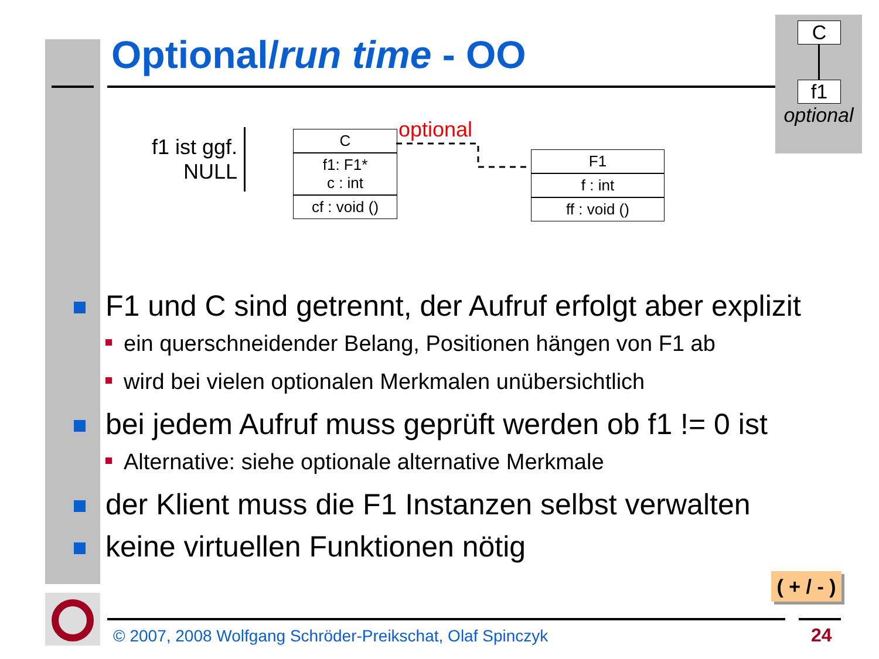Optional/run time - OO
C
f1
optional
f1 ist ggf.
NULL
optional
C
f1: F1*
c : int
cf : void ()
F1
f : int
ff : void ()
F1 und C sind getrennt, der Aufruf erfolgt aber explizit
ein querschneidender Belang, Positionen hängen von F1 ab
wird bei vielen optionalen Merkmalen unübersichtlich
bei jedem Aufruf muss geprüft werden ob f1 != 0 ist
Alternative: siehe optionale alternative Merkmale
der Klient muss die F1 Instanzen selbst verwalten
keine virtuellen Funktionen nötig
( + / - )
© 2007, 2008 Wolfgang Schröder-Preikschat, Olaf Spinczyk
24